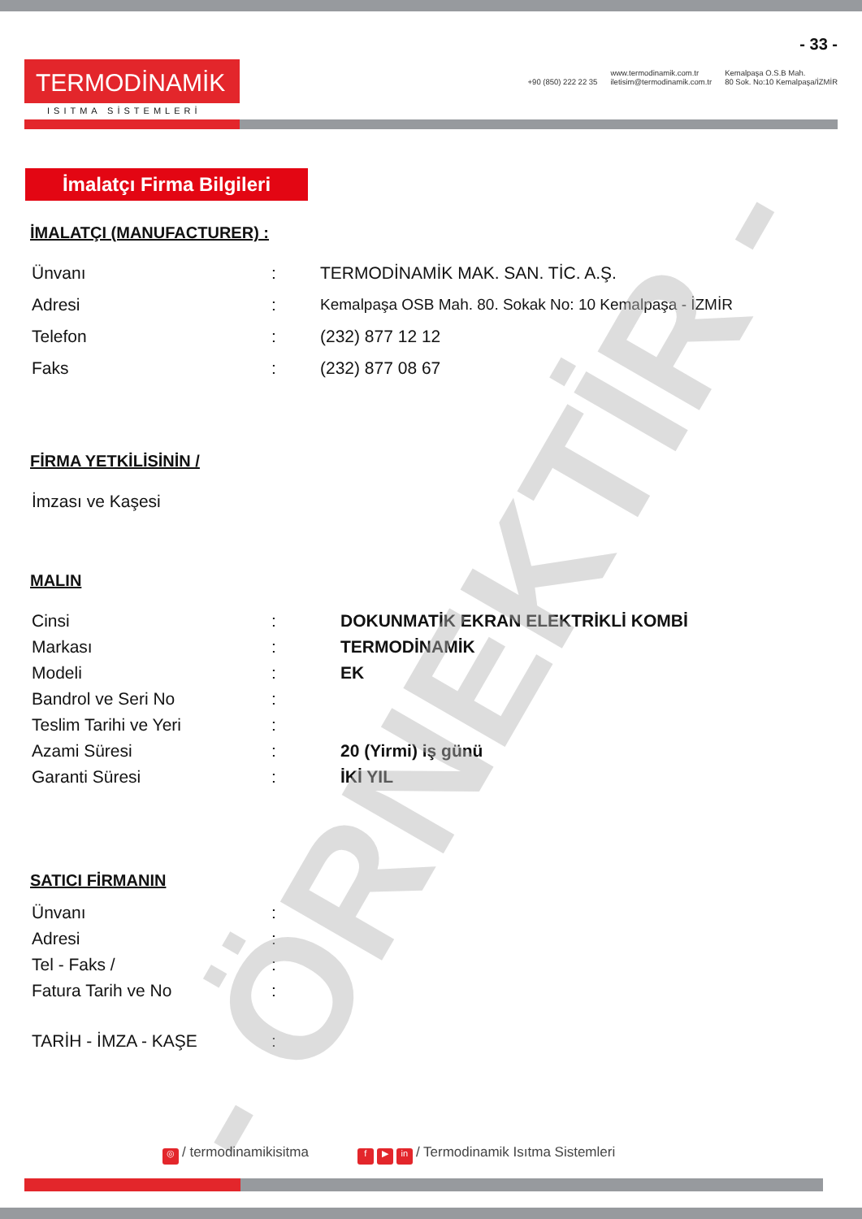TERMODİNAMİK
ISITMA SİSTEMLERİ
- 33 -
+90 (850) 222 22 35
www.termodinamik.com.tr
iletisim@termodinamik.com.tr
Kemalpaşa O.S.B Mah.
80 Sok. No:10 Kemalpaşa/İZMİR
İmalatçı Firma Bilgileri
İMALATÇI (MANUFACTURER) :
Ünvanı : TERMODİNAMİK MAK. SAN. TİC. A.Ş.
Adresi : Kemalpaşa OSB Mah. 80. Sokak No: 10 Kemalpaşa - İZMİR
Telefon : (232) 877 12 12
Faks : (232) 877 08 67
FİRMA YETKİLİSİNİN /
İmzası ve Kaşesi
MALIN
Cinsi : DOKUNMATİK EKRAN ELEKTRİKLİ KOMBİ
Markası : TERMODİNAMİK
Modeli : EK
Bandrol ve Seri No :
Teslim Tarihi ve Yeri :
Azami Süresi : 20 (Yirmi) iş günü
Garanti Süresi : İKİ YIL
SATICI FİRMANIN
Ünvanı :
Adresi :
Tel - Faks / :
Fatura Tarih ve No :
TARİH - İMZA - KAŞE :
- ÖRNEKTİR -
◎ / termodinamikisitma
f ▶ in / Termodinamik Isıtma Sistemleri